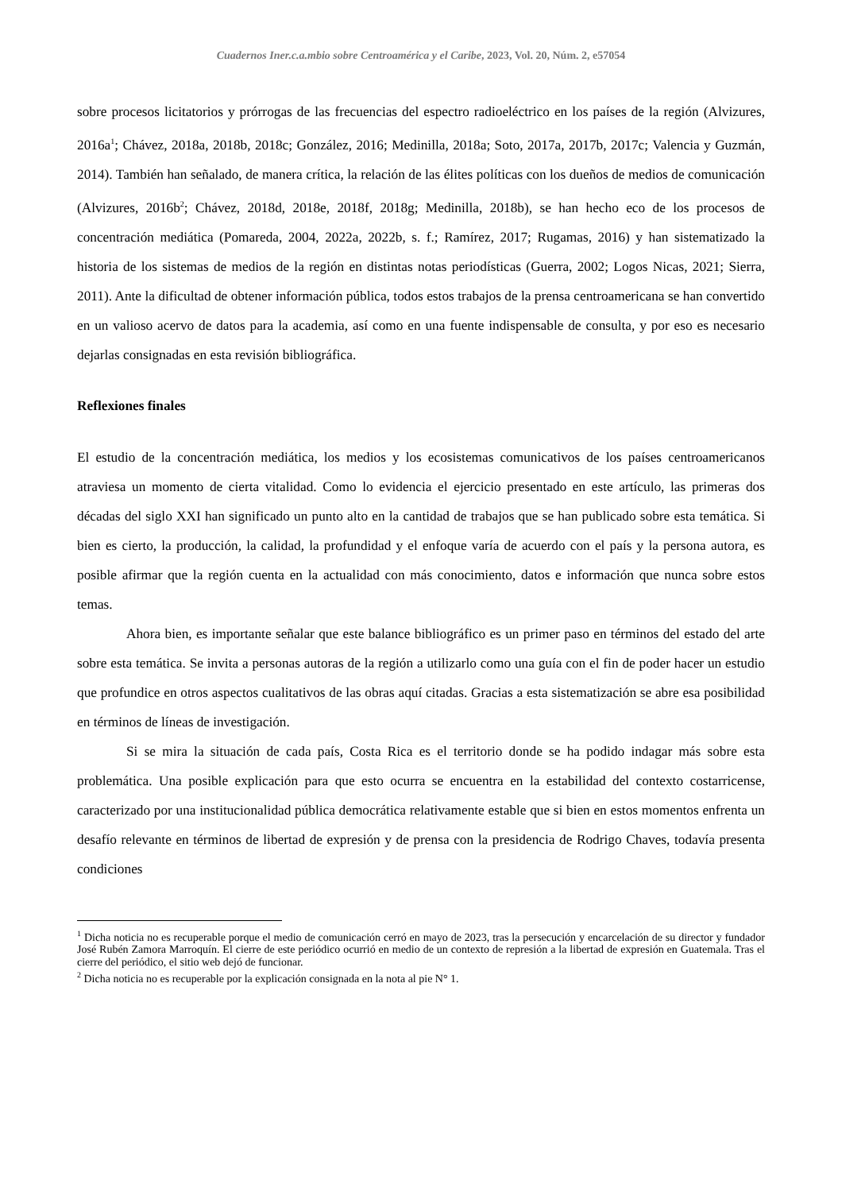Cuadernos Iner.c.a.mbio sobre Centroamérica y el Caribe, 2023, Vol. 20, Núm. 2, e57054
sobre procesos licitatorios y prórrogas de las frecuencias del espectro radioeléctrico en los países de la región (Alvizures, 2016a<sup>1</sup>; Chávez, 2018a, 2018b, 2018c; González, 2016; Medinilla, 2018a; Soto, 2017a, 2017b, 2017c; Valencia y Guzmán, 2014). También han señalado, de manera crítica, la relación de las élites políticas con los dueños de medios de comunicación (Alvizures, 2016b<sup>2</sup>; Chávez, 2018d, 2018e, 2018f, 2018g; Medinilla, 2018b), se han hecho eco de los procesos de concentración mediática (Pomareda, 2004, 2022a, 2022b, s. f.; Ramírez, 2017; Rugamas, 2016) y han sistematizado la historia de los sistemas de medios de la región en distintas notas periodísticas (Guerra, 2002; Logos Nicas, 2021; Sierra, 2011). Ante la dificultad de obtener información pública, todos estos trabajos de la prensa centroamericana se han convertido en un valioso acervo de datos para la academia, así como en una fuente indispensable de consulta, y por eso es necesario dejarlas consignadas en esta revisión bibliográfica.
Reflexiones finales
El estudio de la concentración mediática, los medios y los ecosistemas comunicativos de los países centroamericanos atraviesa un momento de cierta vitalidad. Como lo evidencia el ejercicio presentado en este artículo, las primeras dos décadas del siglo XXI han significado un punto alto en la cantidad de trabajos que se han publicado sobre esta temática. Si bien es cierto, la producción, la calidad, la profundidad y el enfoque varía de acuerdo con el país y la persona autora, es posible afirmar que la región cuenta en la actualidad con más conocimiento, datos e información que nunca sobre estos temas.
Ahora bien, es importante señalar que este balance bibliográfico es un primer paso en términos del estado del arte sobre esta temática. Se invita a personas autoras de la región a utilizarlo como una guía con el fin de poder hacer un estudio que profundice en otros aspectos cualitativos de las obras aquí citadas. Gracias a esta sistematización se abre esa posibilidad en términos de líneas de investigación.
Si se mira la situación de cada país, Costa Rica es el territorio donde se ha podido indagar más sobre esta problemática. Una posible explicación para que esto ocurra se encuentra en la estabilidad del contexto costarricense, caracterizado por una institucionalidad pública democrática relativamente estable que si bien en estos momentos enfrenta un desafío relevante en términos de libertad de expresión y de prensa con la presidencia de Rodrigo Chaves, todavía presenta condiciones
<sup>1</sup> Dicha noticia no es recuperable porque el medio de comunicación cerró en mayo de 2023, tras la persecución y encarcelación de su director y fundador José Rubén Zamora Marroquín. El cierre de este periódico ocurrió en medio de un contexto de represión a la libertad de expresión en Guatemala. Tras el cierre del periódico, el sitio web dejó de funcionar.
<sup>2</sup> Dicha noticia no es recuperable por la explicación consignada en la nota al pie N° 1.